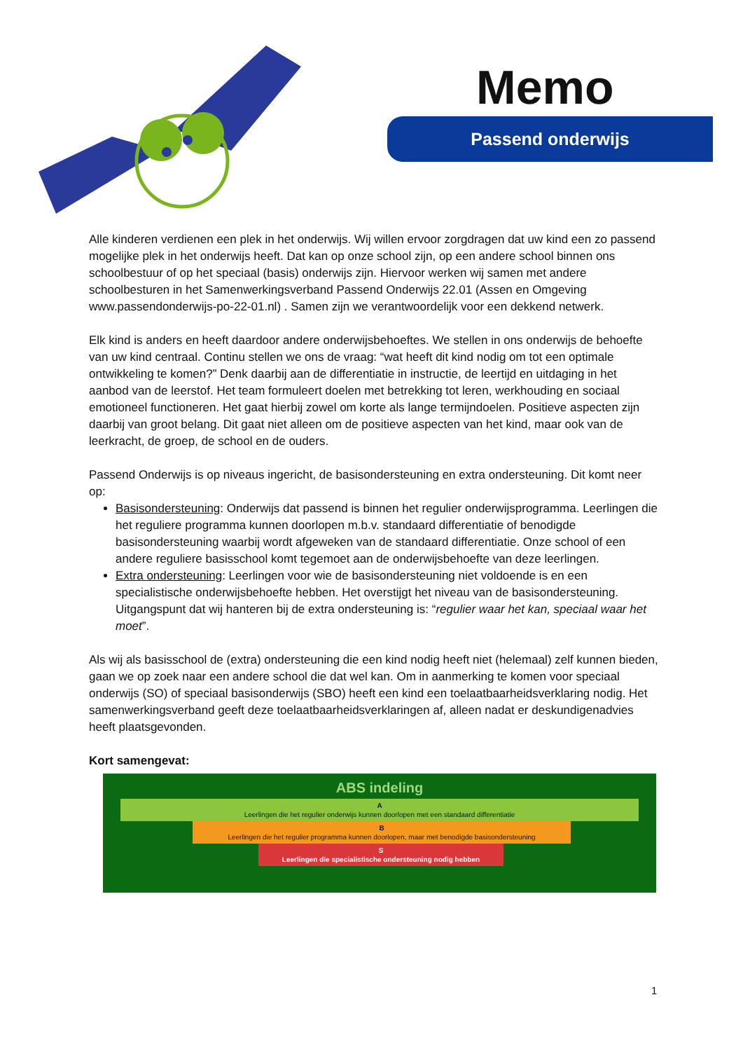Memo
Passend onderwijs
Alle kinderen verdienen een plek in het onderwijs. Wij willen ervoor zorgdragen dat uw kind een zo passend mogelijke plek in het onderwijs heeft. Dat kan op onze school zijn, op een andere school binnen ons schoolbestuur of op het speciaal (basis) onderwijs zijn. Hiervoor werken wij samen met andere schoolbesturen in het Samenwerkingsverband Passend Onderwijs 22.01 (Assen en Omgeving www.passendonderwijs-po-22-01.nl) . Samen zijn we verantwoordelijk voor een dekkend netwerk.
Elk kind is anders en heeft daardoor andere onderwijsbehoeftes. We stellen in ons onderwijs de behoefte van uw kind centraal. Continu stellen we ons de vraag: “wat heeft dit kind nodig om tot een optimale ontwikkeling te komen?” Denk daarbij aan de differentiatie in instructie, de leertijd en uitdaging in het aanbod van de leerstof. Het team formuleert doelen met betrekking tot leren, werkhouding en sociaal emotioneel functioneren. Het gaat hierbij zowel om korte als lange termijndoelen. Positieve aspecten zijn daarbij van groot belang. Dit gaat niet alleen om de positieve aspecten van het kind, maar ook van de leerkracht, de groep, de school en de ouders.
Passend Onderwijs is op niveaus ingericht, de basisondersteuning en extra ondersteuning. Dit komt neer op:
Basisondersteuning: Onderwijs dat passend is binnen het regulier onderwijsprogramma. Leerlingen die het reguliere programma kunnen doorlopen m.b.v. standaard differentiatie of benodigde basisondersteuning waarbij wordt afgeweken van de standaard differentiatie. Onze school of een andere reguliere basisschool komt tegemoet aan de onderwijsbehoefte van deze leerlingen.
Extra ondersteuning: Leerlingen voor wie de basisondersteuning niet voldoende is en een specialistische onderwijsbehoefte hebben. Het overstijgt het niveau van de basisondersteuning. Uitgangspunt dat wij hanteren bij de extra ondersteuning is: “regulier waar het kan, speciaal waar het moet”.
Als wij als basisschool de (extra) ondersteuning die een kind nodig heeft niet (helemaal) zelf kunnen bieden, gaan we op zoek naar een andere school die dat wel kan. Om in aanmerking te komen voor speciaal onderwijs (SO) of speciaal basisonderwijs (SBO) heeft een kind een toelaatbaarheidsverklaring nodig. Het samenwerkingsverband geeft deze toelaatbaarheidsverklaringen af, alleen nadat er deskundigenadvies heeft plaatsgevonden.
Kort samengevat:
ABS indeling
A
Leerlingen die het regulier onderwijs kunnen doorlopen met een standaard differentiatie
B
Leerlingen die het regulier programma kunnen doorlopen, maar met benodigde basisondersteuning
S
Leerlingen die specialistische ondersteuning nodig hebben
1